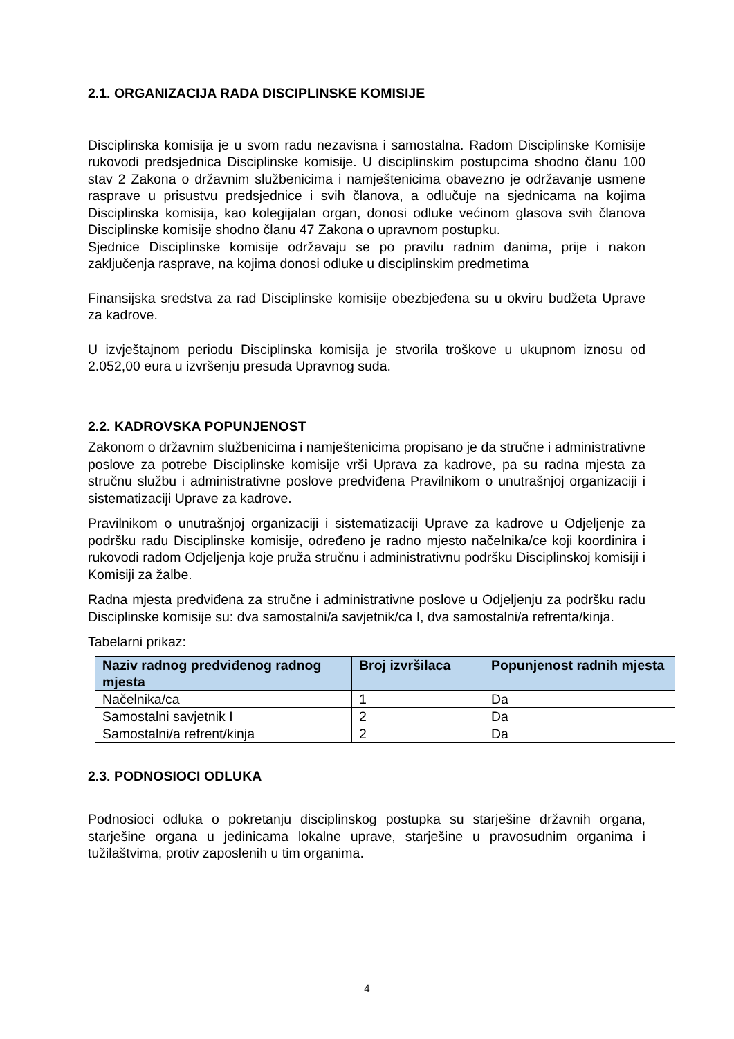2.1. ORGANIZACIJA RADA DISCIPLINSKE KOMISIJE
Disciplinska komisija je u svom radu nezavisna i samostalna. Radom Disciplinske Komisije rukovodi predsjednica Disciplinske komisije. U disciplinskim postupcima shodno članu 100 stav 2 Zakona o državnim službenicima i namještenicima obavezno je održavanje usmene rasprave u prisustvu predsjednice i svih članova, a odlučuje na sjednicama na kojima Disciplinska komisija, kao kolegijalan organ, donosi odluke većinom glasova svih članova Disciplinske komisije shodno članu 47 Zakona o upravnom postupku.
Sjednice Disciplinske komisije održavaju se po pravilu radnim danima, prije i nakon zaključenja rasprave, na kojima donosi odluke u disciplinskim predmetima
Finansijska sredstva za rad Disciplinske komisije obezbjeđena su u okviru budžeta Uprave za kadrove.
U izvještajnom periodu Disciplinska komisija je stvorila troškove u ukupnom iznosu od 2.052,00 eura u izvršenju presuda Upravnog suda.
2.2. KADROVSKA POPUNJENOST
Zakonom o državnim službenicima i namještenicima propisano je da stručne i administrativne poslove za potrebe Disciplinske komisije vrši Uprava za kadrove, pa su radna mjesta za stručnu službu i administrativne poslove predviđena Pravilnikom o unutrašnjoj organizaciji i sistematizaciji Uprave za kadrove.
Pravilnikom o unutrašnjoj organizaciji i sistematizaciji Uprave za kadrove u Odjeljenje za podršku radu Disciplinske komisije, određeno je radno mjesto načelnika/ce koji koordinira i rukovodi radom Odjeljenja koje pruža stručnu i administrativnu podršku Disciplinskoj komisiji i Komisiji za žalbe.
Radna mjesta predviđena za stručne i administrativne poslove u Odjeljenju za podršku radu Disciplinske komisije su: dva samostalni/a savjetnik/ca I, dva samostalni/a refrenta/kinja.
Tabelarni prikaz:
| Naziv radnog predviđenog radnog mjesta | Broj izvršilaca | Popunjenost radnih mjesta |
| --- | --- | --- |
| Načelnika/ca | 1 | Da |
| Samostalni savjetnik I | 2 | Da |
| Samostalni/a refrent/kinja | 2 | Da |
2.3. PODNOSIOCI ODLUKA
Podnosioci odluka o pokretanju disciplinskog postupka su starješine državnih organa, starješine organa u jedinicama lokalne uprave, starješine u pravosudnim organima i tužilaštvima, protiv zaposlenih u tim organima.
4